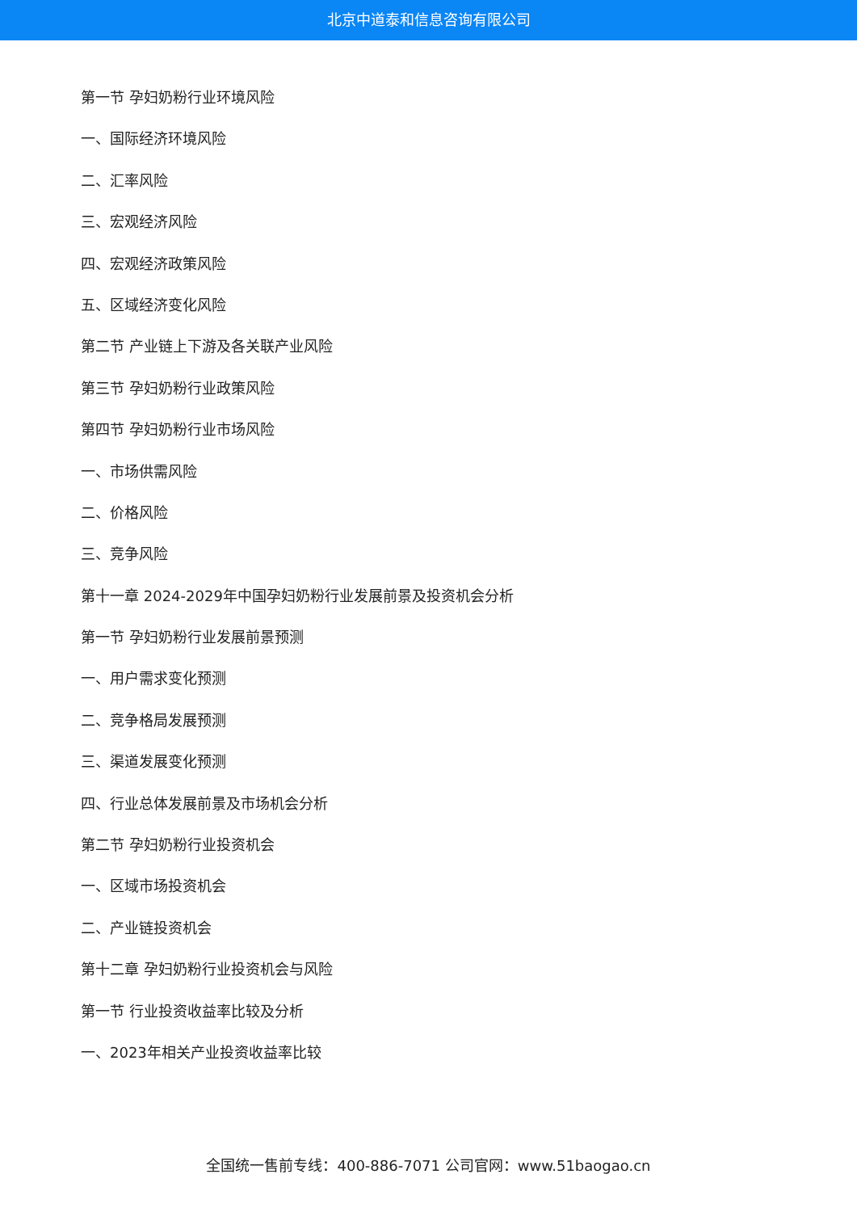北京中道泰和信息咨询有限公司
第一节 孕妇奶粉行业环境风险
一、国际经济环境风险
二、汇率风险
三、宏观经济风险
四、宏观经济政策风险
五、区域经济变化风险
第二节 产业链上下游及各关联产业风险
第三节 孕妇奶粉行业政策风险
第四节 孕妇奶粉行业市场风险
一、市场供需风险
二、价格风险
三、竞争风险
第十一章 2024-2029年中国孕妇奶粉行业发展前景及投资机会分析
第一节 孕妇奶粉行业发展前景预测
一、用户需求变化预测
二、竞争格局发展预测
三、渠道发展变化预测
四、行业总体发展前景及市场机会分析
第二节 孕妇奶粉行业投资机会
一、区域市场投资机会
二、产业链投资机会
第十二章 孕妇奶粉行业投资机会与风险
第一节 行业投资收益率比较及分析
一、2023年相关产业投资收益率比较
全国统一售前专线：400-886-7071 公司官网：www.51baogao.cn